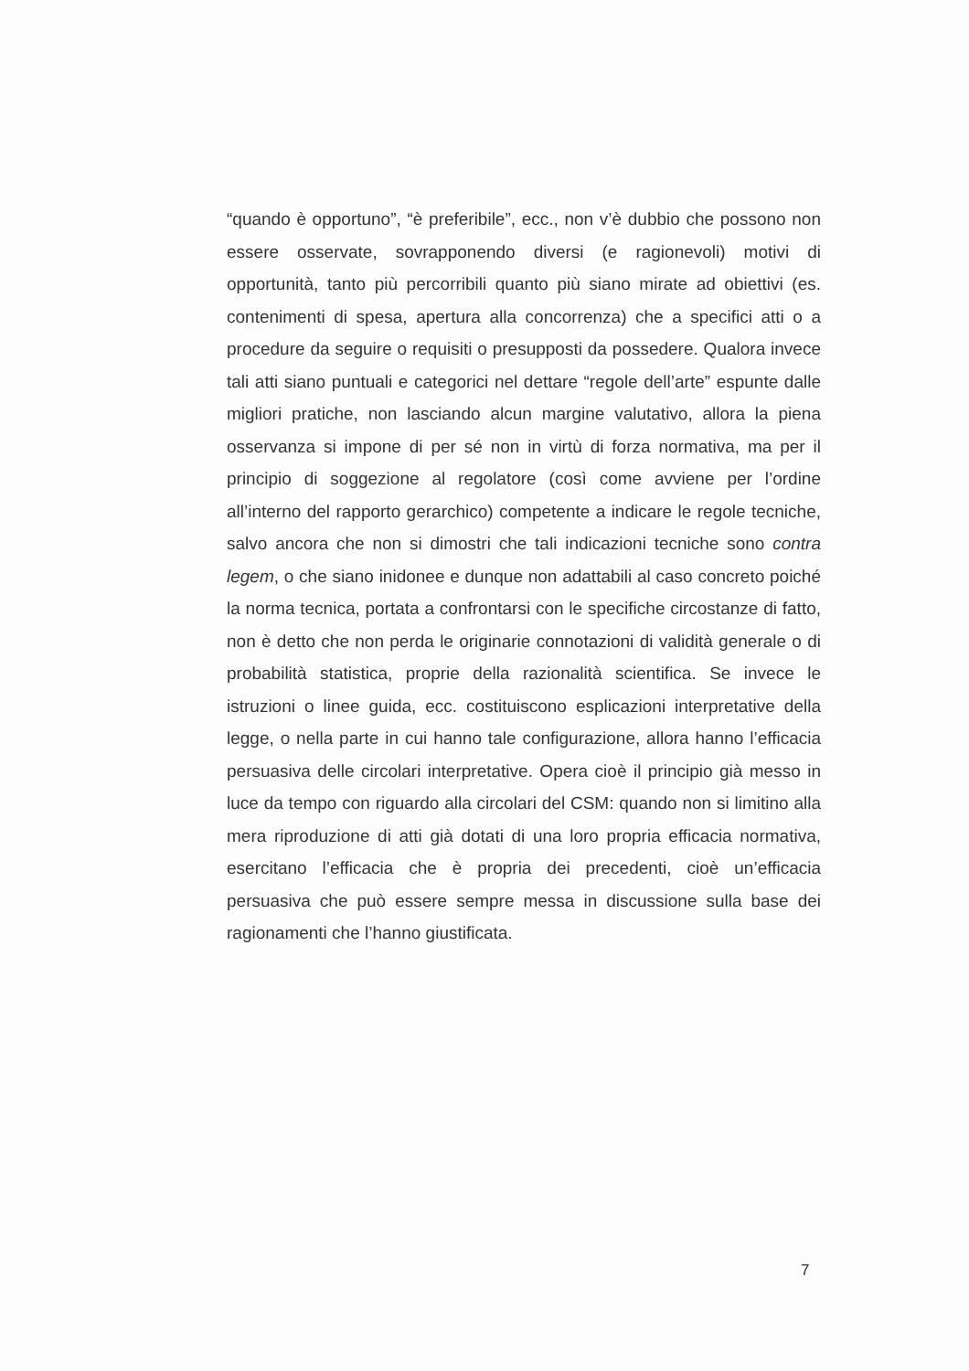“quando è opportuno”, “è preferibile”, ecc., non v’è dubbio che possono non essere osservate, sovrapponendo diversi (e ragionevoli) motivi di opportunità, tanto più percorribili quanto più siano mirate ad obiettivi (es. contenimenti di spesa, apertura alla concorrenza) che a specifici atti o a procedure da seguire o requisiti o presupposti da possedere. Qualora invece tali atti siano puntuali e categorici nel dettare “regole dell’arte” espunte dalle migliori pratiche, non lasciando alcun margine valutativo, allora la piena osservanza si impone di per sé non in virtù di forza normativa, ma per il principio di soggezione al regolatore (così come avviene per l’ordine all’interno del rapporto gerarchico) competente a indicare le regole tecniche, salvo ancora che non si dimostri che tali indicazioni tecniche sono contra legem, o che siano inidonee e dunque non adattabili al caso concreto poiché la norma tecnica, portata a confrontarsi con le specifiche circostanze di fatto, non è detto che non perda le originarie connotazioni di validità generale o di probabilità statistica, proprie della razionalità scientifica. Se invece le istruzioni o linee guida, ecc. costituiscono esplicazioni interpretative della legge, o nella parte in cui hanno tale configurazione, allora hanno l’efficacia persuasiva delle circolari interpretative. Opera cioè il principio già messo in luce da tempo con riguardo alla circolari del CSM: quando non si limitino alla mera riproduzione di atti già dotati di una loro propria efficacia normativa, esercitano l’efficacia che è propria dei precedenti, cioè un’efficacia persuasiva che può essere sempre messa in discussione sulla base dei ragionamenti che l’hanno giustificata.
7